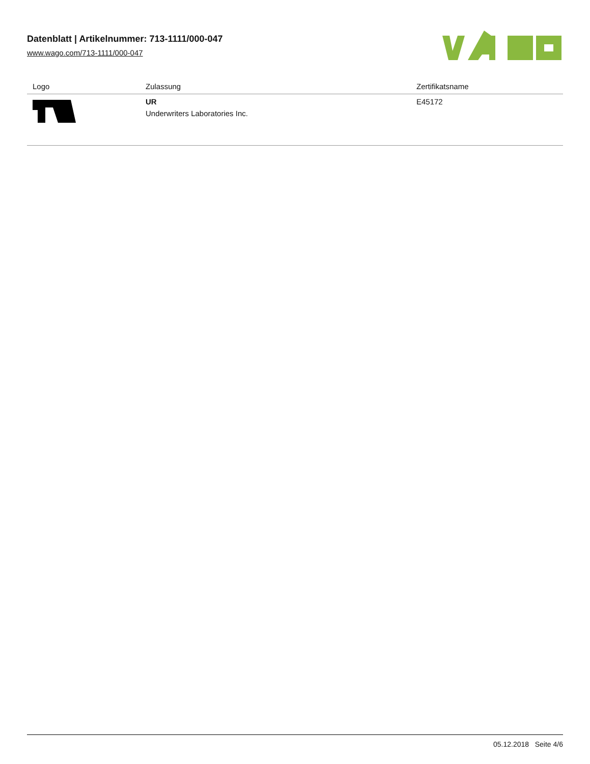Datenblatt | Artikelnummer: 713-1111/000-047
www.wago.com/713-1111/000-047
| Logo | Zulassung | Zertifikatsname |
| --- | --- | --- |
| | UR Underwriters Laboratories Inc. | E45172 |
05.12.2018 Seite 4/6